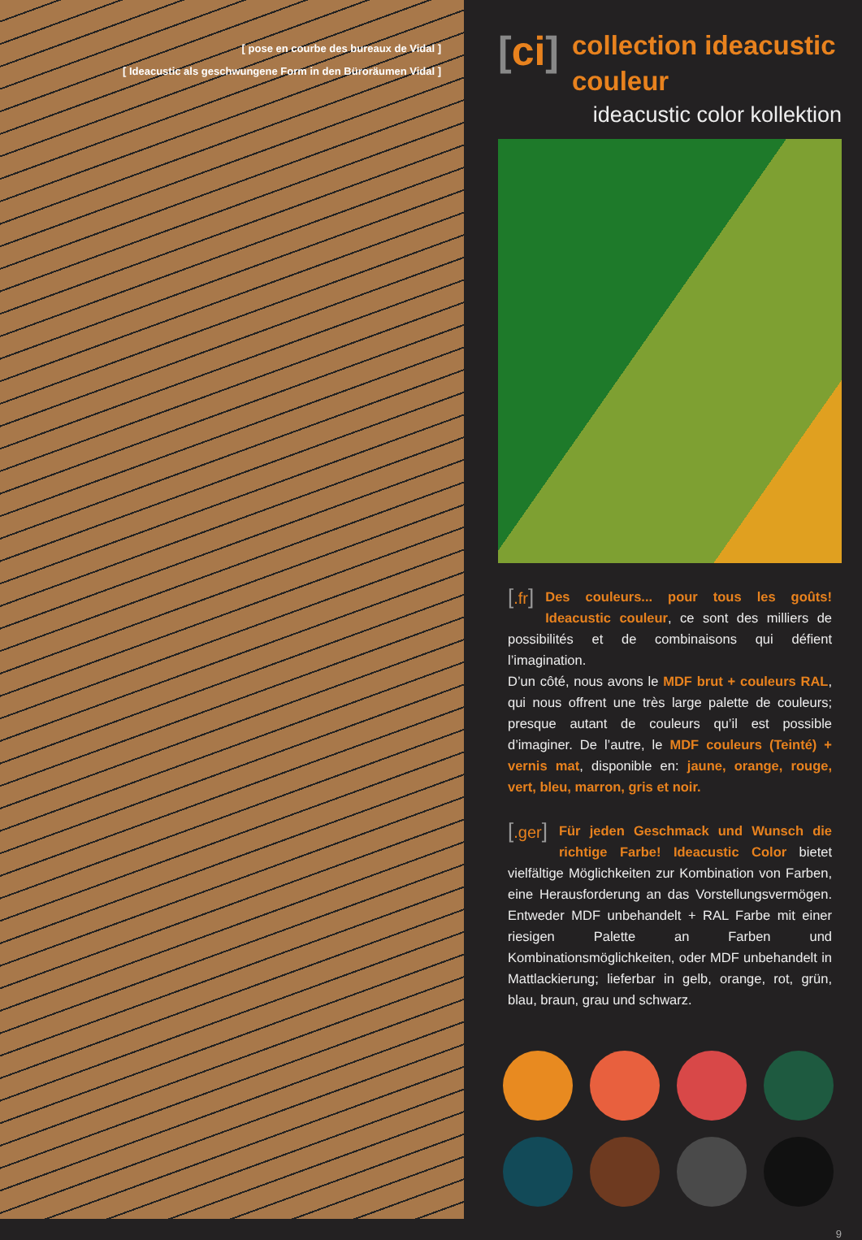[ pose en courbe des bureaux de Vidal ]
[ Ideacustic als geschwungene Form in den Büroräumen Vidal ]
[ci]
collection ideacustic couleur
ideacustic color kollektion
[.fr]
Des couleurs... pour tous les goûts! Ideacustic couleur, ce sont des milliers de possibilités et de combinaisons qui défient l’imagination.
D’un côté, nous avons le MDF brut + couleurs RAL, qui nous offrent une très large palette de couleurs; presque autant de couleurs qu’il est possible d’imaginer. De l’autre, le MDF couleurs (Teinté) + vernis mat, disponible en: jaune, orange, rouge, vert, bleu, marron, gris et noir.
[.ger]
Für jeden Geschmack und Wunsch die richtige Farbe! Ideacustic Color bietet vielfältige Möglichkeiten zur Kombination von Farben, eine Herausforderung an das Vorstellungsvermögen. Entweder MDF unbehandelt + RAL Farbe mit einer riesigen Palette an Farben und Kombinationsmöglichkeiten, oder MDF unbehandelt in Mattlackierung; lieferbar in gelb, orange, rot, grün, blau, braun, grau und schwarz.
9